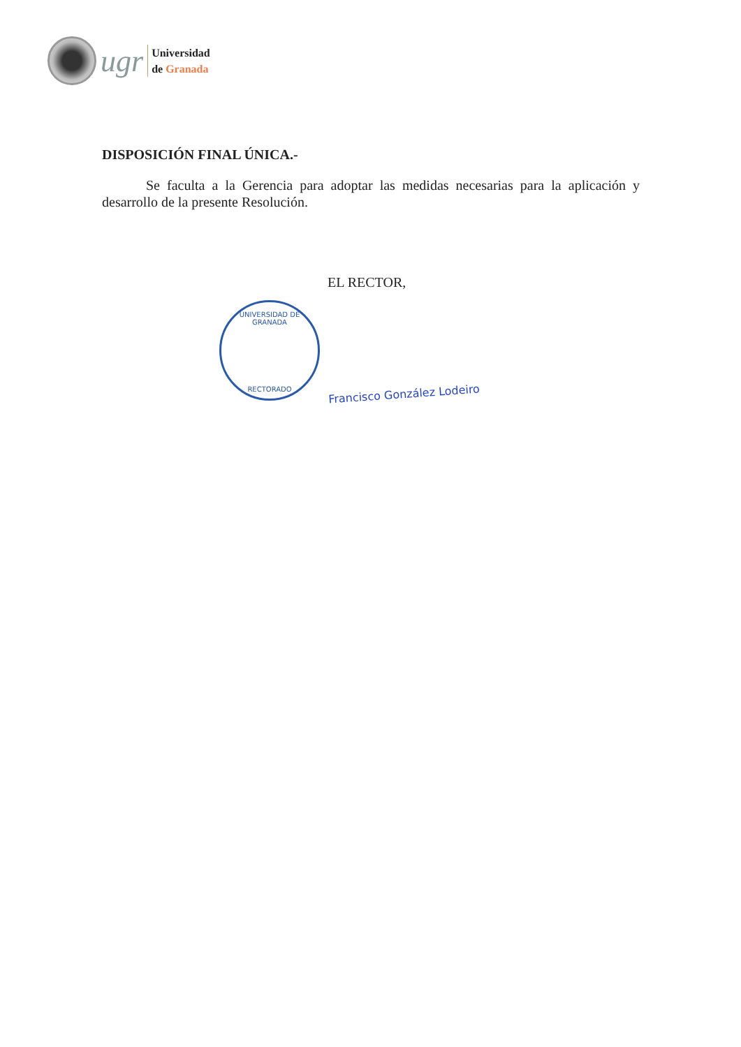ugr
Universidad
de Granada
DISPOSICIÓN FINAL ÚNICA.-
Se faculta a la Gerencia para adoptar las medidas necesarias para la aplicación y desarrollo de la presente Resolución.
EL RECTOR,
UNIVERSIDAD DE GRANADA
RECTORADO
Francisco González Lodeiro